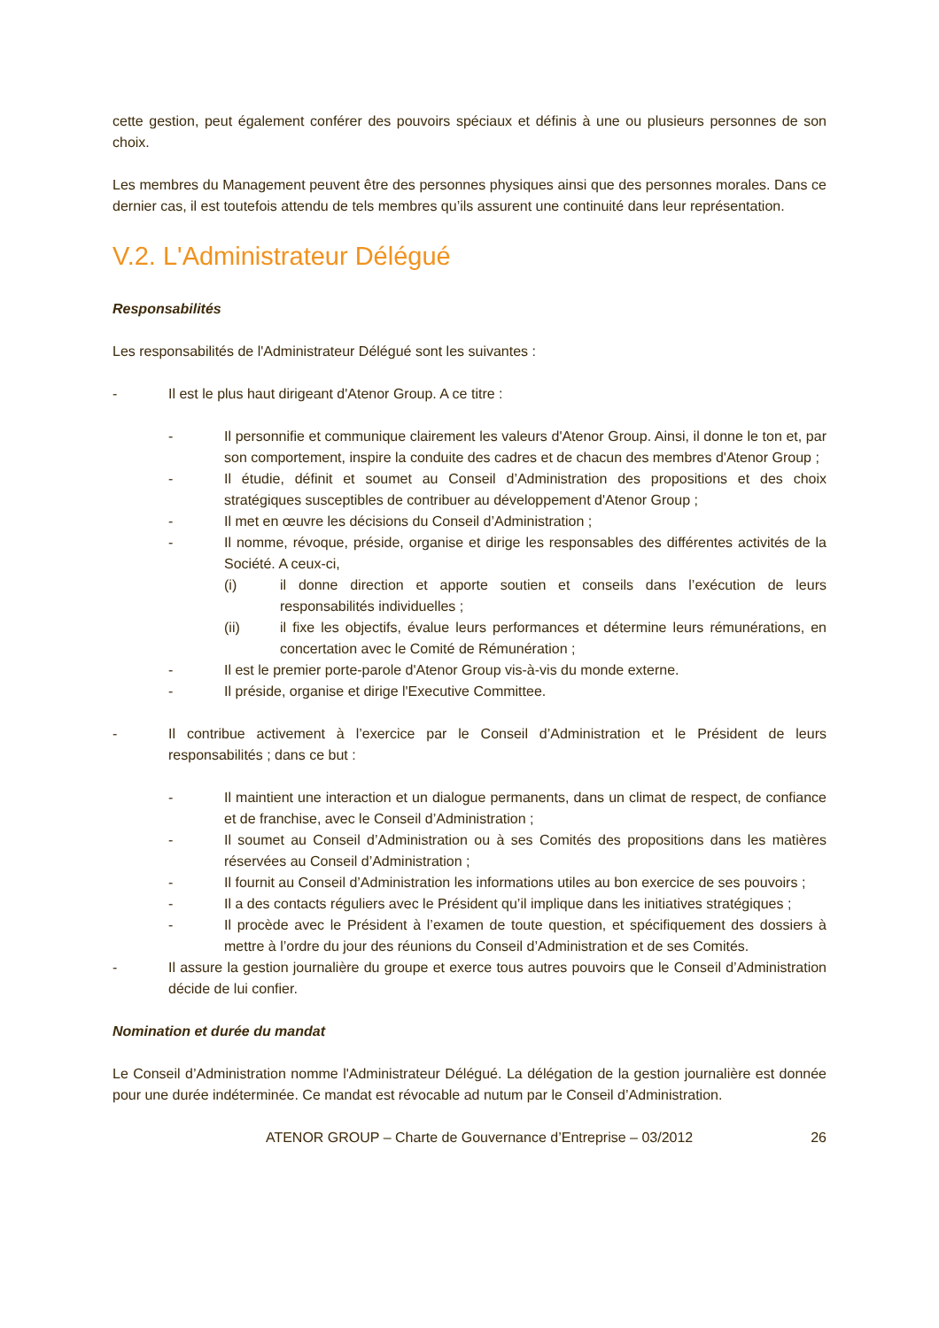cette gestion, peut également conférer des pouvoirs spéciaux et définis à une ou plusieurs personnes de son choix.
Les membres du Management peuvent être des personnes physiques ainsi que des personnes morales. Dans ce dernier cas, il est toutefois attendu de tels membres qu’ils assurent une continuité dans leur représentation.
V.2. L'Administrateur Délégué
Responsabilités
Les responsabilités de l'Administrateur Délégué sont les suivantes :
- Il est le plus haut dirigeant d'Atenor Group. A ce titre :
- Il personnifie et communique clairement les valeurs d'Atenor Group. Ainsi, il donne le ton et, par son comportement, inspire la conduite des cadres et de chacun des membres d'Atenor Group ;
- Il étudie, définit et soumet au Conseil d’Administration des propositions et des choix stratégiques susceptibles de contribuer au développement d'Atenor Group ;
- Il met en œuvre les décisions du Conseil d’Administration ;
- Il nomme, révoque, préside, organise et dirige les responsables des différentes activités de la Société. A ceux-ci,
(i) il donne direction et apporte soutien et conseils dans l’exécution de leurs responsabilités individuelles ;
(ii) il fixe les objectifs, évalue leurs performances et détermine leurs rémunérations, en concertation avec le Comité de Rémunération ;
- Il est le premier porte-parole d'Atenor Group vis-à-vis du monde externe.
- Il préside, organise et dirige l'Executive Committee.
- Il contribue activement à l’exercice par le Conseil d’Administration et le Président de leurs responsabilités ; dans ce but :
- Il maintient une interaction et un dialogue permanents, dans un climat de respect, de confiance et de franchise, avec le Conseil d’Administration ;
- Il soumet au Conseil d’Administration ou à ses Comités des propositions dans les matières réservées au Conseil d’Administration ;
- Il fournit au Conseil d’Administration les informations utiles au bon exercice de ses pouvoirs ;
- Il a des contacts réguliers avec le Président qu’il implique dans les initiatives stratégiques ;
- Il procède avec le Président à l’examen de toute question, et spécifiquement des dossiers à mettre à l’ordre du jour des réunions du Conseil d’Administration et de ses Comités.
- Il assure la gestion journalière du groupe et exerce tous autres pouvoirs que le Conseil d’Administration décide de lui confier.
Nomination et durée du mandat
Le Conseil d’Administration nomme l'Administrateur Délégué. La délégation de la gestion journalière est donnée pour une durée indéterminée. Ce mandat est révocable ad nutum par le Conseil d’Administration.
ATENOR GROUP – Charte de Gouvernance d’Entreprise – 03/2012 26